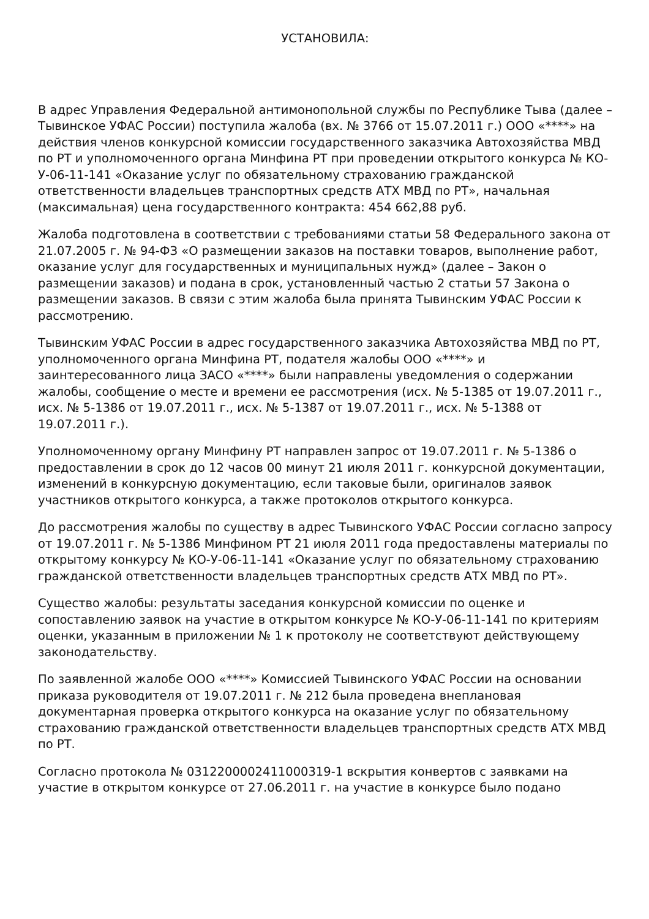УСТАНОВИЛА:
В адрес Управления Федеральной антимонопольной службы по Республике Тыва (далее – Тывинское УФАС России) поступила жалоба (вх. № 3766 от 15.07.2011 г.) ООО «****» на действия членов конкурсной комиссии государственного заказчика Автохозяйства МВД по РТ и уполномоченного органа Минфина РТ при проведении открытого конкурса № КО-У-06-11-141 «Оказание услуг по обязательному страхованию гражданской ответственности владельцев транспортных средств АТХ МВД по РТ», начальная (максимальная) цена государственного контракта: 454 662,88 руб.
Жалоба подготовлена в соответствии с требованиями статьи 58 Федерального закона от 21.07.2005 г. № 94-ФЗ «О размещении заказов на поставки товаров, выполнение работ, оказание услуг для государственных и муниципальных нужд» (далее – Закон о размещении заказов) и подана в срок, установленный частью 2 статьи 57 Закона о размещении заказов. В связи с этим жалоба была принята Тывинским УФАС России к рассмотрению.
Тывинским УФАС России в адрес государственного заказчика Автохозяйства МВД по РТ, уполномоченного органа Минфина РТ, подателя жалобы ООО «****» и заинтересованного лица ЗАСО «****» были направлены уведомления о содержании жалобы, сообщение о месте и времени ее рассмотрения (исх. № 5-1385 от 19.07.2011 г., исх. № 5-1386 от 19.07.2011 г., исх. № 5-1387 от 19.07.2011 г., исх. № 5-1388 от 19.07.2011 г.).
Уполномоченному органу Минфину РТ направлен запрос от 19.07.2011 г. № 5-1386 о предоставлении в срок до 12 часов 00 минут 21 июля 2011 г. конкурсной документации, изменений в конкурсную документацию, если таковые были, оригиналов заявок участников открытого конкурса, а также протоколов открытого конкурса.
До рассмотрения жалобы по существу в адрес Тывинского УФАС России согласно запросу от 19.07.2011 г. № 5-1386 Минфином РТ 21 июля 2011 года предоставлены материалы по открытому конкурсу № КО-У-06-11-141 «Оказание услуг по обязательному страхованию гражданской ответственности владельцев транспортных средств АТХ МВД по РТ».
Существо жалобы: результаты заседания конкурсной комиссии по оценке и сопоставлению заявок на участие в открытом конкурсе № КО-У-06-11-141 по критериям оценки, указанным в приложении № 1 к протоколу не соответствуют действующему законодательству.
По заявленной жалобе ООО «****» Комиссией Тывинского УФАС России на основании приказа руководителя от 19.07.2011 г. № 212 была проведена внеплановая документарная проверка открытого конкурса на оказание услуг по обязательному страхованию гражданской ответственности владельцев транспортных средств АТХ МВД по РТ.
Согласно протокола № 0312200002411000319-1 вскрытия конвертов с заявками на участие в открытом конкурсе от 27.06.2011 г. на участие в конкурсе было подано